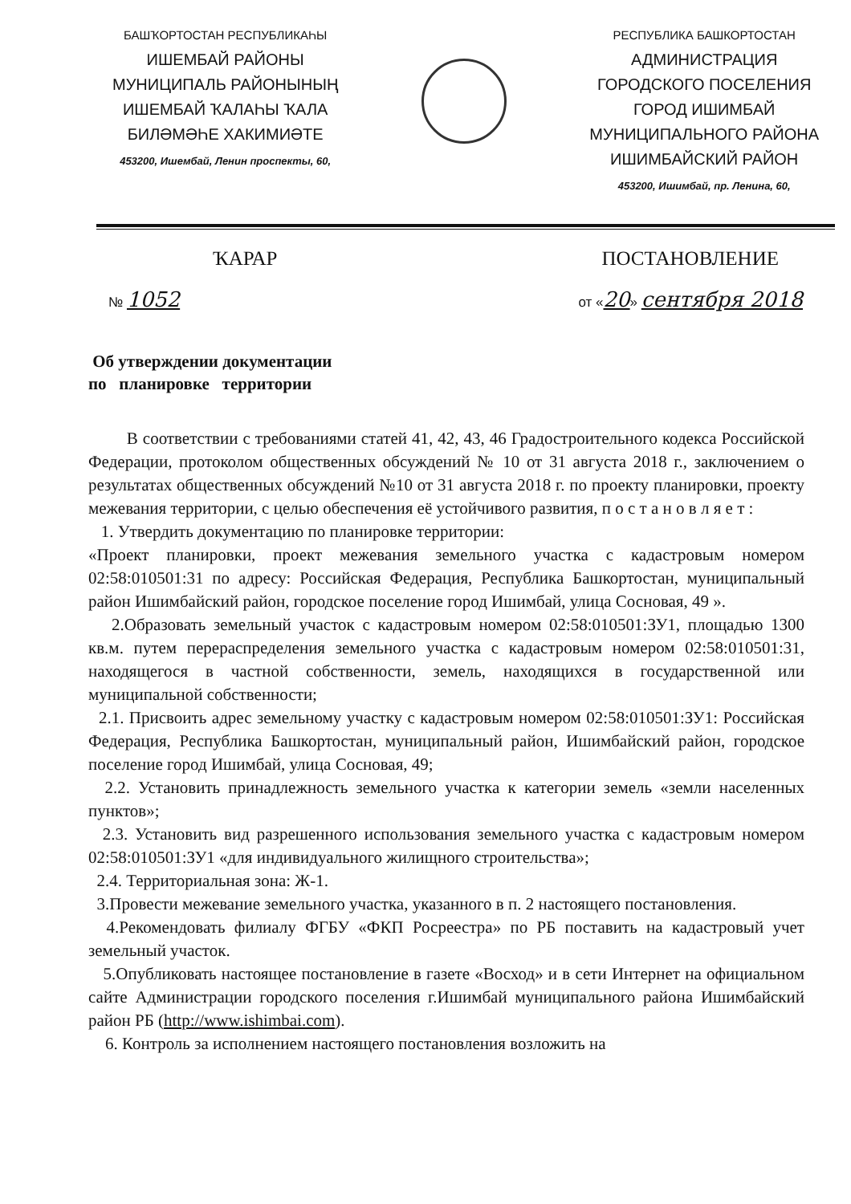БАШҠОРТОСТАН РЕСПУБЛИКАҺЫ
ИШЕМБАЙ РАЙОНЫ
МУНИЦИПАЛЬ РАЙОНЫНЫҢ
ИШЕМБАЙ ҠАЛАҺЫ ҠАЛА
БИЛӘМӘҺЕ ХАКИМИӘТЕ
453200, Ишембай, Ленин проспекты, 60,
РЕСПУБЛИКА БАШКОРТОСТАН
АДМИНИСТРАЦИЯ
ГОРОДСКОГО ПОСЕЛЕНИЯ
ГОРОД ИШИМБАЙ
МУНИЦИПАЛЬНОГО РАЙОНА
ИШИМБАЙСКИЙ РАЙОН
453200, Ишимбай, пр. Ленина, 60,
ҠАРАР ПОСТАНОВЛЕНИЕ
№ 1052 от «20» сентября 2018
Об утверждении документации
по планировке территории
В соответствии с требованиями статей 41, 42, 43, 46 Градостроительного кодекса Российской Федерации, протоколом общественных обсуждений № 10 от 31 августа 2018 г., заключением о результатах общественных обсуждений №10 от 31 августа 2018 г. по проекту планировки, проекту межевания территории, с целью обеспечения её устойчивого развития, п о с т а н о в л я е т :
1. Утвердить документацию по планировке территории:
«Проект планировки, проект межевания земельного участка с кадастровым номером 02:58:010501:31 по адресу: Российская Федерация, Республика Башкортостан, муниципальный район Ишимбайский район, городское поселение город Ишимбай, улица Сосновая, 49 ».
2.Образовать земельный участок с кадастровым номером 02:58:010501:ЗУ1, площадью 1300 кв.м. путем перераспределения земельного участка с кадастровым номером 02:58:010501:31, находящегося в частной собственности, земель, находящихся в государственной или муниципальной собственности;
2.1. Присвоить адрес земельному участку с кадастровым номером 02:58:010501:ЗУ1: Российская Федерация, Республика Башкортостан, муниципальный район, Ишимбайский район, городское поселение город Ишимбай, улица Сосновая, 49;
2.2. Установить принадлежность земельного участка к категории земель «земли населенных пунктов»;
2.3. Установить вид разрешенного использования земельного участка с кадастровым номером 02:58:010501:ЗУ1 «для индивидуального жилищного строительства»;
2.4. Территориальная зона: Ж-1.
3.Провести межевание земельного участка, указанного в п. 2 настоящего постановления.
4.Рекомендовать филиалу ФГБУ «ФКП Росреестра» по РБ поставить на кадастровый учет земельный участок.
5.Опубликовать настоящее постановление в газете «Восход» и в сети Интернет на официальном сайте Администрации городского поселения г.Ишимбай муниципального района Ишимбайский район РБ (http://www.ishimbai.com).
6. Контроль за исполнением настоящего постановления возложить на